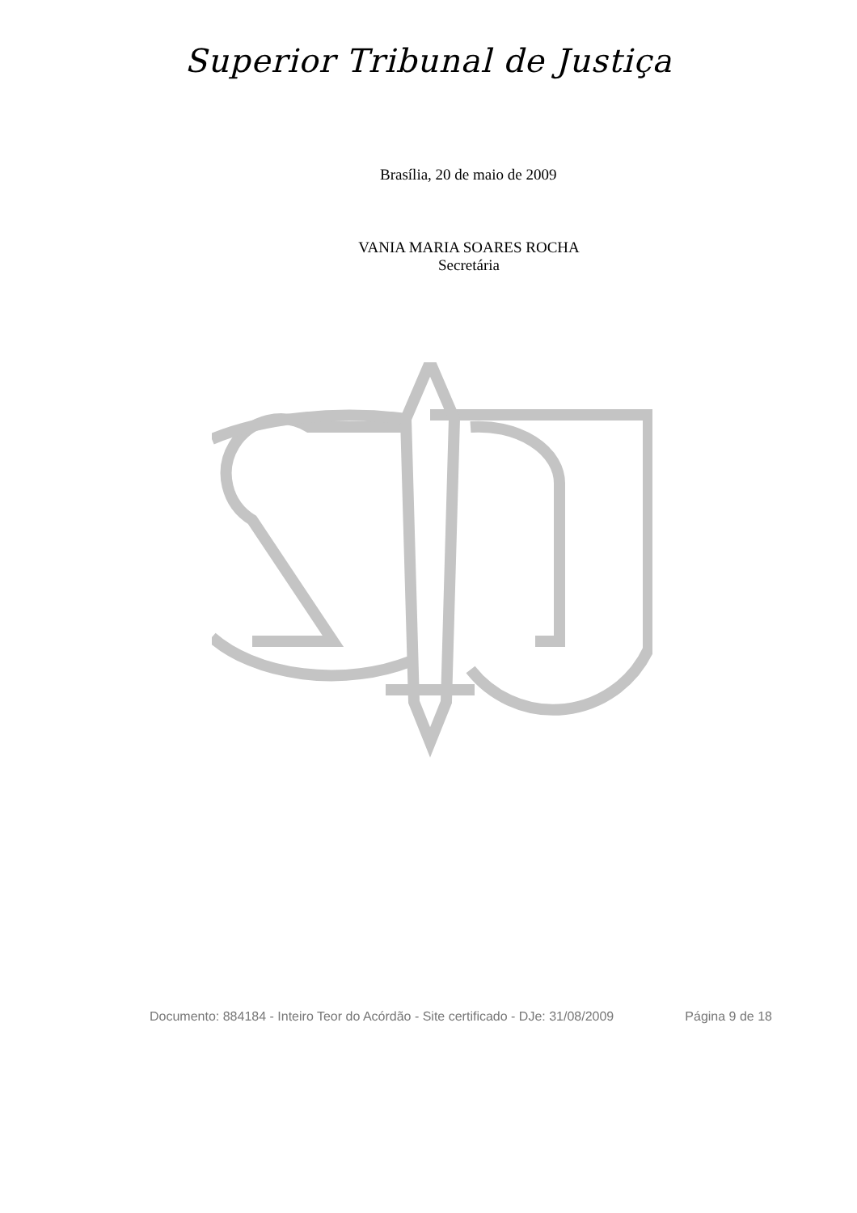Superior Tribunal de Justiça
Brasília, 20 de maio de 2009
VANIA MARIA SOARES ROCHA
Secretária
Documento: 884184 - Inteiro Teor do Acórdão - Site certificado - DJe: 31/08/2009 Página 9 de 18